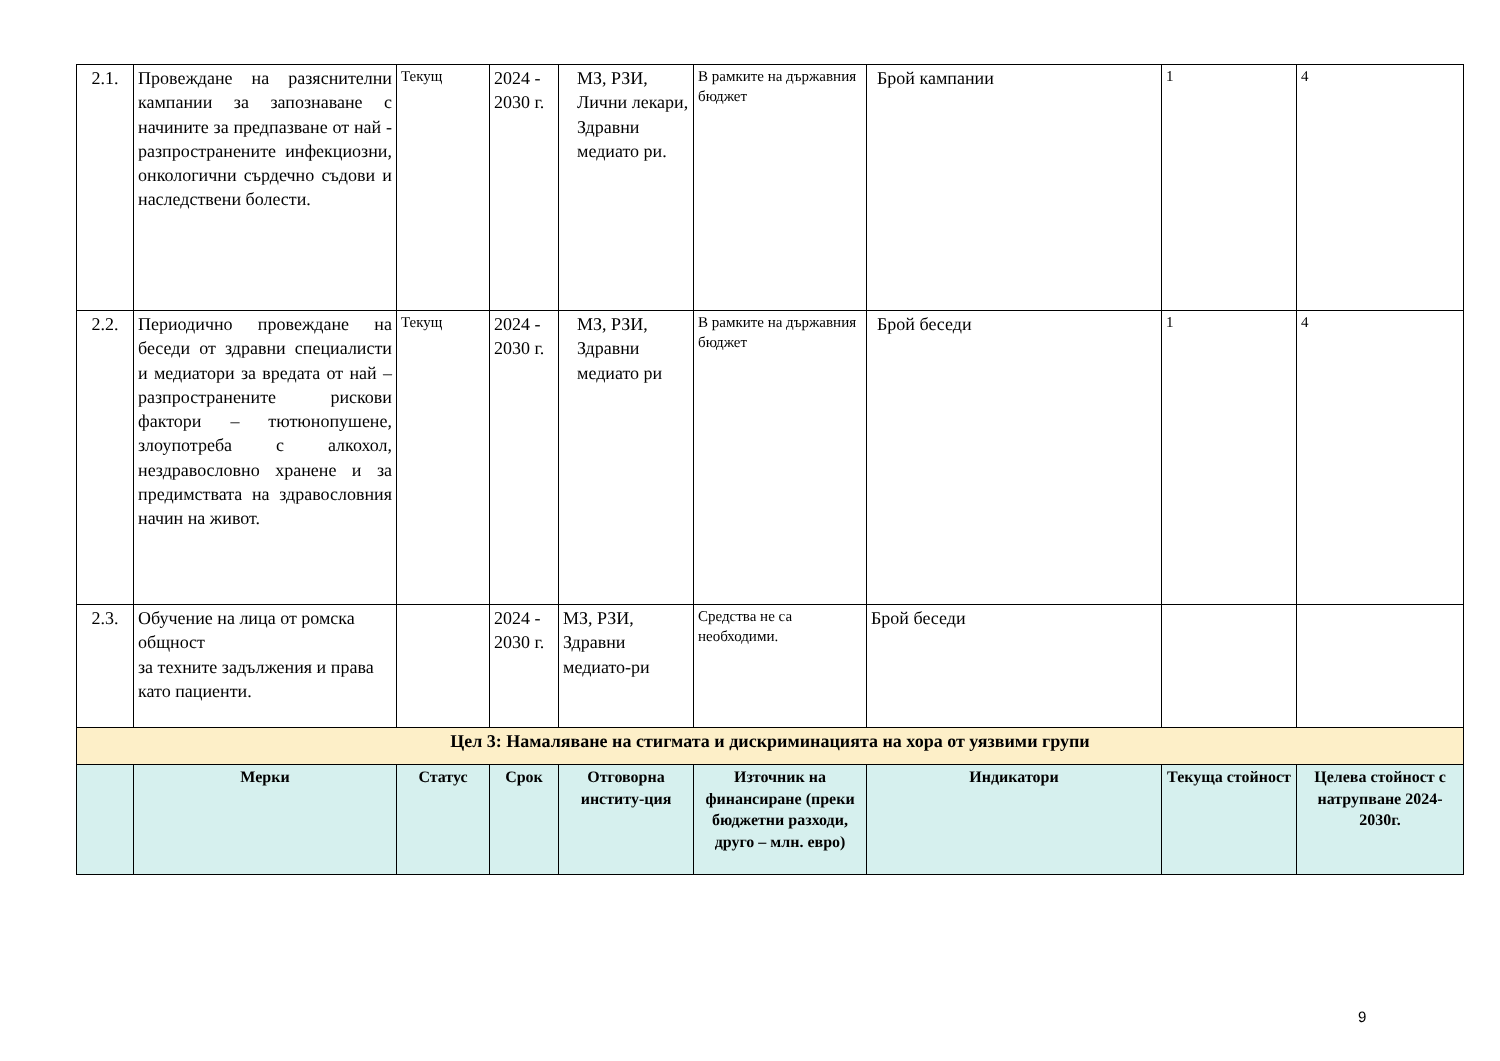| 2.1. | Провеждане на разяснителни кампании за запознаване с начините за предпазване от най - разпространените инфекциозни, онкологични сърдечно съдови и наследствени болести. | Текущ | 2024 - 2030 г. | МЗ, РЗИ, Лични лекари, Здравни медиато ри. | В рамките на държавния бюджет | Брой кампании | 1 | 4 |
| 2.2. | Периодично провеждане на беседи от здравни специалисти и медиатори за вредата от най – разпространените рискови фактори – тютюнопушене, злоупотреба с алкохол, нездравословно хранене и за предимствата на здравословния начин на живот. | Текущ | 2024 - 2030 г. | МЗ, РЗИ, Здравни медиато ри | В рамките на държавния бюджет | Брой беседи | 1 | 4 |
| 2.3. | Обучение на лица от ромска общност за техните задължения и права като пациенти. | | 2024 - 2030 г. | МЗ, РЗИ, Здравни медиато-ри | Средства не са необходими. | Брой беседи | | |
| Цел 3: Намаляване на стигмата и дискриминацията на хора от уязвими групи | | | | | | | | |
| | Мерки | Статус | Срок | Отговорна институ-ция | Източник на финансиране (преки бюджетни разходи, друго – млн. евро) | Индикатори | Текуща стойност | Целева стойност с натрупване 2024-2030г. |
9